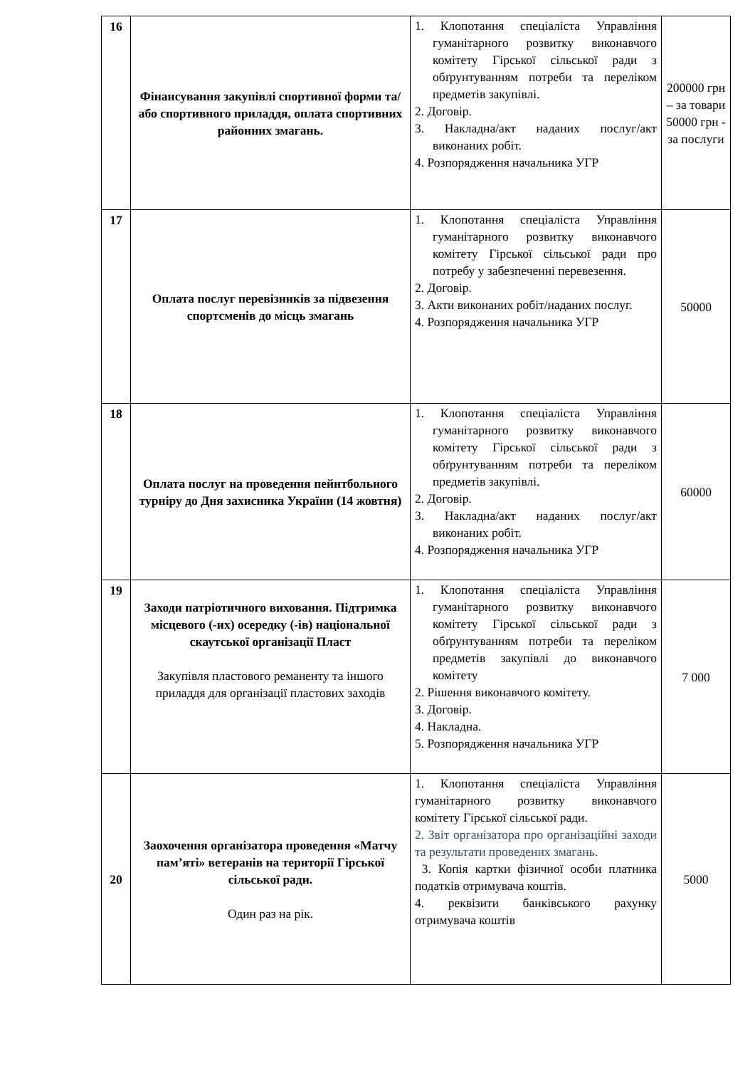| 16 | Фінансування закупівлі спортивної форми та/або спортивного приладдя, оплата спортивних районних змагань. | 1. Клопотання спеціаліста Управління гуманітарного розвитку виконавчого комітету Гірської сільської ради з обґрунтуванням потреби та переліком предметів закупівлі. 2. Договір. 3. Накладна/акт наданих послуг/акт виконаних робіт. 4. Розпорядження начальника УГР | 200000 грн – за товари 50000 грн - за послуги |
| 17 | Оплата послуг перевізників за підвезення спортсменів до місць змагань | 1. Клопотання спеціаліста Управління гуманітарного розвитку виконавчого комітету Гірської сільської ради про потребу у забезпеченні перевезення. 2. Договір. 3. Акти виконаних робіт/наданих послуг. 4. Розпорядження начальника УГР | 50000 |
| 18 | Оплата послуг на проведення пейнтбольного турніру до Дня захисника України (14 жовтня) | 1. Клопотання спеціаліста Управління гуманітарного розвитку виконавчого комітету Гірської сільської ради з обґрунтуванням потреби та переліком предметів закупівлі. 2. Договір. 3. Накладна/акт наданих послуг/акт виконаних робіт. 4. Розпорядження начальника УГР | 60000 |
| 19 | Заходи патріотичного виховання. Підтримка місцевого (-их) осередку (-ів) національної скаутської організації Пласт Закупівля пластового реманенту та іншого приладдя для організації пластових заходів | 1. Клопотання спеціаліста Управління гуманітарного розвитку виконавчого комітету Гірської сільської ради з обґрунтуванням потреби та переліком предметів закупівлі до виконавчого комітету 2. Рішення виконавчого комітету. 3. Договір. 4. Накладна. 5. Розпорядження начальника УГР | 7 000 |
| 20 | Заохочення організатора проведення «Матчу пам’яті» ветеранів на території Гірської сільської ради. Один раз на рік. | 1. Клопотання спеціаліста Управління гуманітарного розвитку виконавчого комітету Гірської сільської ради. 2. Звіт організатора про організаційні заходи та результати проведених змагань. 3. Копія картки фізичної особи платника податків отримувача коштів. 4. реквізити банківського рахунку отримувача коштів | 5000 |